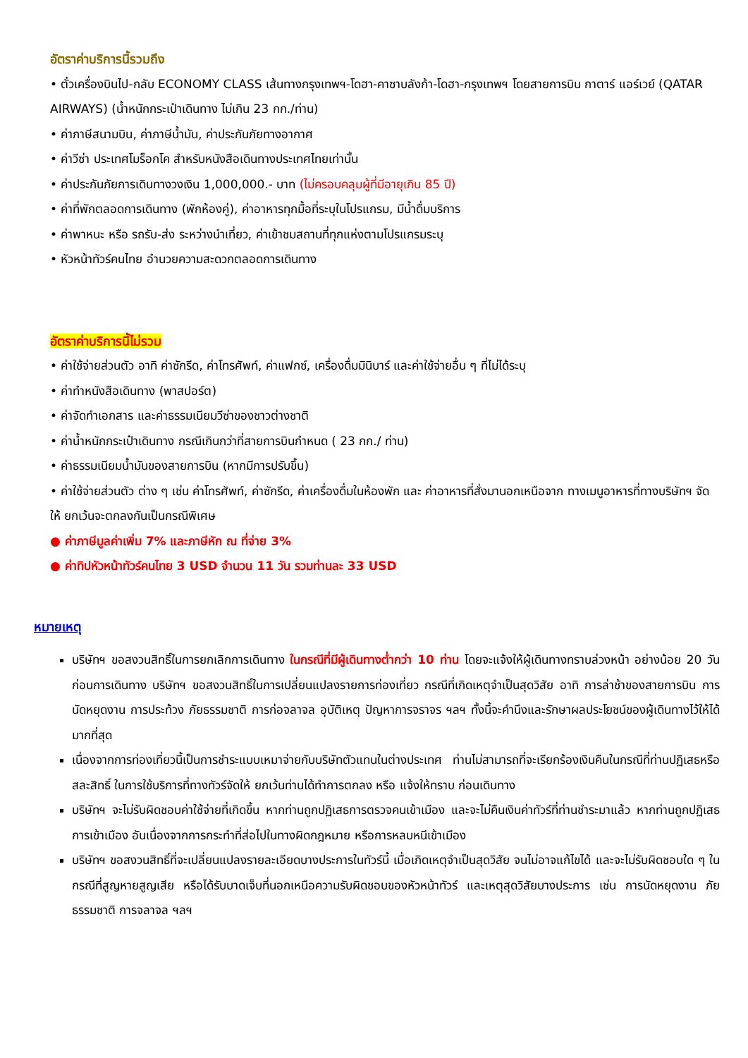อัตราค่าบริการนี้รวมถึง
• ตั๋วเครื่องบินไป-กลับ ECONOMY CLASS เส้นทางกรุงเทพฯ-โดฮา-คาซาบลังก้า-โดฮา-กรุงเทพฯ โดยสายการบิน กาตาร์ แอร์เวย์ (QATAR AIRWAYS) (น้ำหนักกระเป๋าเดินทาง ไม่เกิน 23 กก./ท่าน)
• ค่าภาษีสนามบิน, ค่าภาษีน้ำมัน, ค่าประกันภัยทางอากาศ
• ค่าวีซ่า ประเทศโมร็อกโค สำหรับหนังสือเดินทางประเทศไทยเท่านั้น
• ค่าประกันภัยการเดินทางวงเงิน 1,000,000.- บาท (ไม่ครอบคลุมผู้ที่มีอายุเกิน 85 ปี)
• ค่าที่พักตลอดการเดินทาง (พักห้องคู่), ค่าอาหารทุกมื้อที่ระบุในโปรแกรม, มีน้ำดื่มบริการ
• ค่าพาหนะ หรือ รถรับ-ส่ง ระหว่างนำเที่ยว, ค่าเข้าชมสถานที่ทุกแห่งตามโปรแกรมระบุ
• หัวหน้าทัวร์คนไทย อำนวยความสะดวกตลอดการเดินทาง
อัตราค่าบริการนี้ไม่รวม
• ค่าใช้จ่ายส่วนตัว อาทิ ค่าซักรีด, ค่าโทรศัพท์, ค่าแฟกซ์, เครื่องดื่มมินิบาร์ และค่าใช้จ่ายอื่น ๆ ที่ไม่ได้ระบุ
• ค่าทำหนังสือเดินทาง (พาสปอร์ต)
• ค่าจัดทำเอกสาร และค่าธรรมเนียมวีซ่าของชาวต่างชาติ
• ค่าน้ำหนักกระเป๋าเดินทาง กรณีเกินกว่าที่สายการบินกำหนด ( 23 กก./ ท่าน)
• ค่าธรรมเนียมน้ำมันของสายการบิน (หากมีการปรับขึ้น)
• ค่าใช้จ่ายส่วนตัว ต่าง ๆ เช่น ค่าโทรศัพท์, ค่าซักรีด, ค่าเครื่องดื่มในห้องพัก และ ค่าอาหารที่สั่งมานอกเหนือจาก ทางเมนูอาหารที่ทางบริษัทฯ จัดให้ ยกเว้นจะตกลงกันเป็นกรณีพิเศษ
● ค่าภาษีมูลค่าเพิ่ม 7% และภาษีหัก ณ ที่จ่าย 3%
● ค่าทิปหัวหน้าทัวร์คนไทย 3 USD จำนวน 11 วัน รวมท่านละ 33 USD
หมายเหตุ
บริษัทฯ ขอสงวนสิทธิ์ในการยกเลิกการเดินทาง ในกรณีที่มีผู้เดินทางต่ำกว่า 10 ท่าน โดยจะแจ้งให้ผู้เดินทางทราบล่วงหน้า อย่างน้อย 20 วัน ก่อนการเดินทาง บริษัทฯ ขอสงวนสิทธิ์ในการเปลี่ยนแปลงรายการท่องเที่ยว กรณีที่เกิดเหตุจำเป็นสุดวิสัย อาทิ การล่าช้าของสายการบิน การนัดหยุดงาน การประท้วง ภัยธรรมชาติ การก่อจลาจล อุบัติเหตุ ปัญหาการจราจร ฯลฯ ทั้งนี้จะคำนึงและรักษาผลประโยชน์ของผู้เดินทางไว้ให้ได้มากที่สุด
เนื่องจากการท่องเที่ยวนี้เป็นการชำระแบบเหมาจ่ายกับบริษัทตัวแทนในต่างประเทศ ท่านไม่สามารถที่จะเรียกร้องเงินคืนในกรณีที่ท่านปฏิเสธหรือสละสิทธิ์ ในการใช้บริการที่ทางทัวร์จัดให้ ยกเว้นท่านได้ทำการตกลง หรือ แจ้งให้ทราบ ก่อนเดินทาง
บริษัทฯ จะไม่รับผิดชอบค่าใช้จ่ายที่เกิดขึ้น หากท่านถูกปฏิเสธการตรวจคนเข้าเมือง และจะไม่คืนเงินค่าทัวร์ที่ท่านชำระมาแล้ว หากท่านถูกปฏิเสธการเข้าเมือง อันเนื่องจากการกระทำที่ส่อไปในทางผิดกฎหมาย หรือการหลบหนีเข้าเมือง
บริษัทฯ ขอสงวนสิทธิ์ที่จะเปลี่ยนแปลงรายละเอียดบางประการในทัวร์นี้ เมื่อเกิดเหตุจำเป็นสุดวิสัย จนไม่อาจแก้ไขได้ และจะไม่รับผิดชอบใด ๆ ในกรณีที่สูญหายสูญเสีย หรือได้รับบาดเจ็บที่นอกเหนือความรับผิดชอบของหัวหน้าทัวร์ และเหตุสุดวิสัยบางประการ เช่น การนัดหยุดงาน ภัยธรรมชาติ การจลาจล ฯลฯ